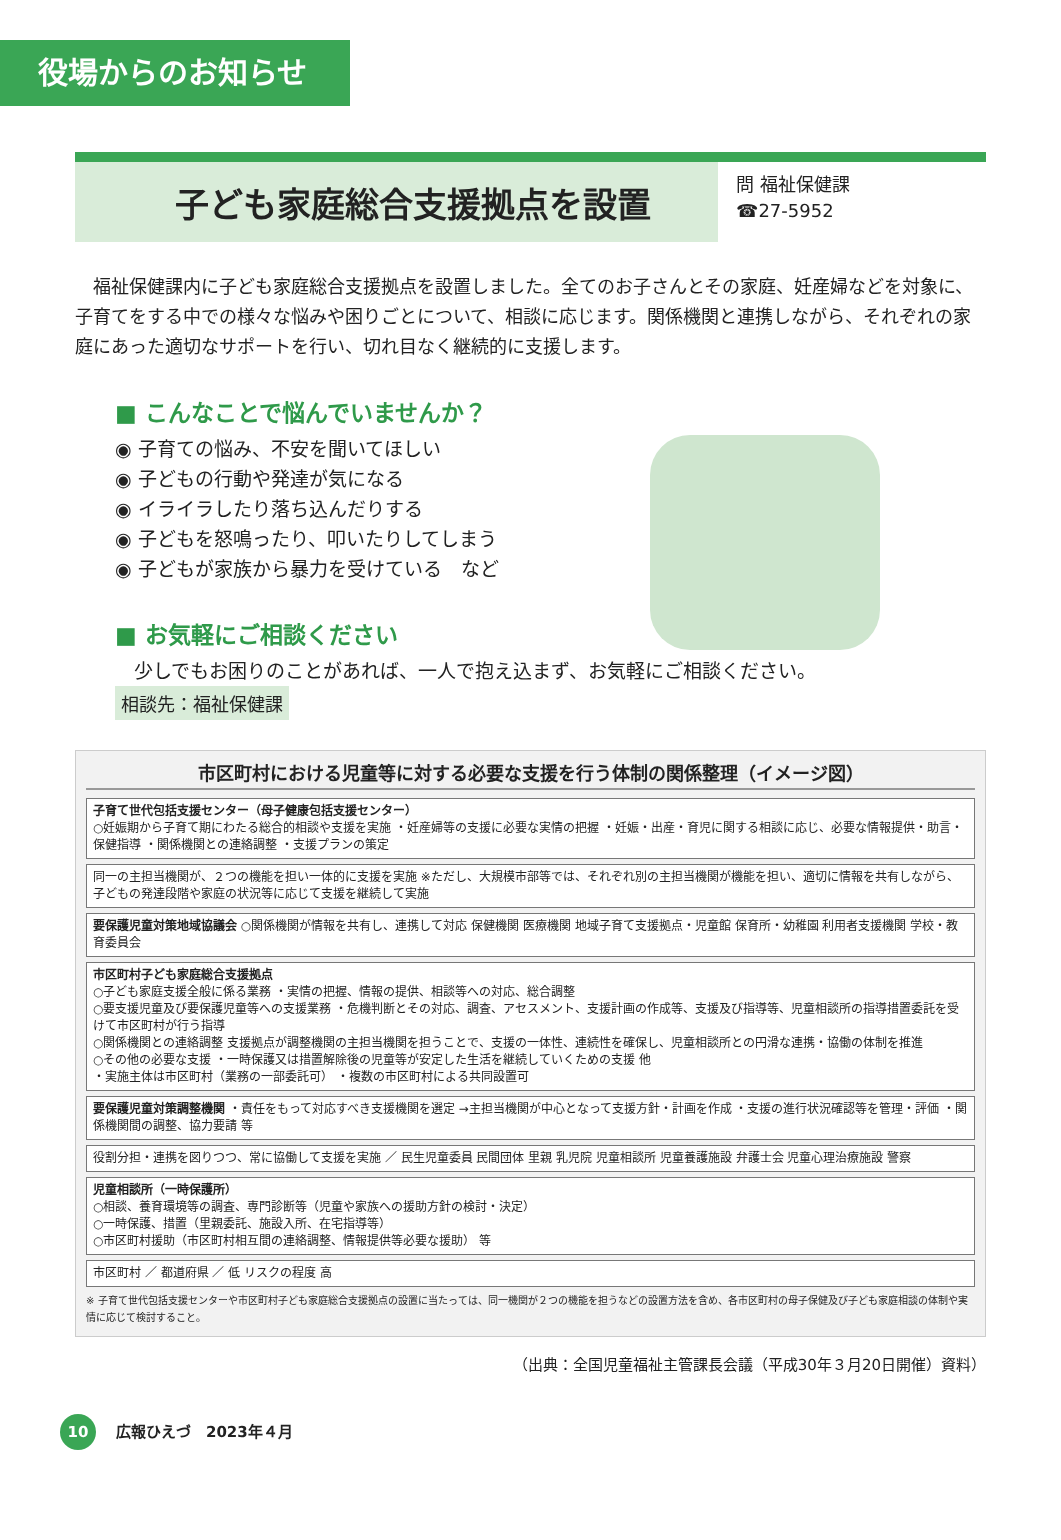役場からのお知らせ
子ども家庭総合支援拠点を設置
問 福祉保健課
☎27-5952
福祉保健課内に子ども家庭総合支援拠点を設置しました。全てのお子さんとその家庭、妊産婦などを対象に、子育てをする中での様々な悩みや困りごとについて、相談に応じます。関係機関と連携しながら、それぞれの家庭にあった適切なサポートを行い、切れ目なく継続的に支援します。
■ こんなことで悩んでいませんか？
◉ 子育ての悩み、不安を聞いてほしい
◉ 子どもの行動や発達が気になる
◉ イライラしたり落ち込んだりする
◉ 子どもを怒鳴ったり、叩いたりしてしまう
◉ 子どもが家族から暴力を受けている　など
■ お気軽にご相談ください
　少しでもお困りのことがあれば、一人で抱え込まず、お気軽にご相談ください。
相談先：福祉保健課
市区町村における児童等に対する必要な支援を行う体制の関係整理（イメージ図）
子育て世代包括支援センター（母子健康包括支援センター）
○妊娠期から子育て期にわたる総合的相談や支援を実施 ・妊産婦等の支援に必要な実情の把握 ・妊娠・出産・育児に関する相談に応じ、必要な情報提供・助言・保健指導 ・関係機関との連絡調整 ・支援プランの策定
同一の主担当機関が、２つの機能を担い一体的に支援を実施 ※ただし、大規模市部等では、それぞれ別の主担当機関が機能を担い、適切に情報を共有しながら、子どもの発達段階や家庭の状況等に応じて支援を継続して実施
要保護児童対策地域協議会 ○関係機関が情報を共有し、連携して対応 保健機関 医療機関 地域子育て支援拠点・児童館 保育所・幼稚園 利用者支援機関 学校・教育委員会
市区町村子ども家庭総合支援拠点
○子ども家庭支援全般に係る業務 ・実情の把握、情報の提供、相談等への対応、総合調整
○要支援児童及び要保護児童等への支援業務 ・危機判断とその対応、調査、アセスメント、支援計画の作成等、支援及び指導等、児童相談所の指導措置委託を受けて市区町村が行う指導
○関係機関との連絡調整 支援拠点が調整機関の主担当機関を担うことで、支援の一体性、連続性を確保し、児童相談所との円滑な連携・協働の体制を推進
○その他の必要な支援 ・一時保護又は措置解除後の児童等が安定した生活を継続していくための支援 他
・実施主体は市区町村（業務の一部委託可） ・複数の市区町村による共同設置可
要保護児童対策調整機関 ・責任をもって対応すべき支援機関を選定 →主担当機関が中心となって支援方針・計画を作成 ・支援の進行状況確認等を管理・評価 ・関係機関間の調整、協力要請 等
役割分担・連携を図りつつ、常に協働して支援を実施 ／ 民生児童委員 民間団体 里親 乳児院 児童相談所 児童養護施設 弁護士会 児童心理治療施設 警察
児童相談所（一時保護所）
○相談、養育環境等の調査、専門診断等（児童や家族への援助方針の検討・決定）
○一時保護、措置（里親委託、施設入所、在宅指導等）
○市区町村援助（市区町村相互間の連絡調整、情報提供等必要な援助） 等
市区町村 ／ 都道府県 ／ 低 リスクの程度 高
※ 子育て世代包括支援センターや市区町村子ども家庭総合支援拠点の設置に当たっては、同一機関が２つの機能を担うなどの設置方法を含め、各市区町村の母子保健及び子ども家庭相談の体制や実情に応じて検討すること。
（出典：全国児童福祉主管課長会議（平成30年３月20日開催）資料）
10 広報ひえづ　2023年４月